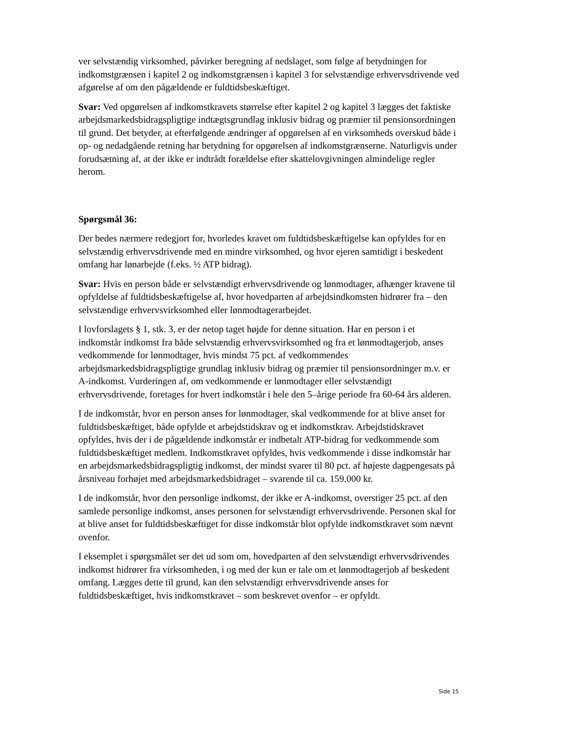ver selvstændig virksomhed, påvirker beregning af nedslaget, som følge af betydningen for indkomstgrænsen i kapitel 2 og indkomstgrænsen i kapitel 3 for selvstændige erhvervsdrivende ved afgørelse af om den pågældende er fuldtidsbeskæftiget.
Svar: Ved opgørelsen af indkomstkravets størrelse efter kapitel 2 og kapitel 3 lægges det faktiske arbejdsmarkedsbidragspligtige indtægtsgrundlag inklusiv bidrag og præmier til pensionsordningen til grund. Det betyder, at efterfølgende ændringer af opgørelsen af en virksomheds overskud både i op- og nedadgående retning har betydning for opgørelsen af indkomstgrænserne. Naturligvis under forudsætning af, at der ikke er indtrådt forældelse efter skattelovgivningen almindelige regler herom.
Spørgsmål 36:
Der bedes nærmere redegjort for, hvorledes kravet om fuldtidsbeskæftigelse kan opfyldes for en selvstændig erhvervsdrivende med en mindre virksomhed, og hvor ejeren samtidigt i beskedent omfang har lønarbejde (f.eks. ½ ATP bidrag).
Svar: Hvis en person både er selvstændigt erhvervsdrivende og lønmodtager, afhænger kravene til opfyldelse af fuldtidsbeskæftigelse af, hvor hovedparten af arbejdsindkomsten hidrører fra – den selvstændige erhvervsvirksomhed eller lønmodtagerarbejdet.
I lovforslagets § 1, stk. 3, er der netop taget højde for denne situation. Har en person i et indkomstår indkomst fra både selvstændig erhvervsvirksomhed og fra et lønmodtagerjob, anses vedkommende for lønmodtager, hvis mindst 75 pct. af vedkommendes arbejdsmarkedsbidragspligtige grundlag inklusiv bidrag og præmier til pensionsordninger m.v. er A-indkomst. Vurderingen af, om vedkommende er lønmodtager eller selvstændigt erhvervsdrivende, foretages for hvert indkomstår i hele den 5–årige periode fra 60-64 års alderen.
I de indkomstår, hvor en person anses for lønmodtager, skal vedkommende for at blive anset for fuldtidsbeskæftiget, både opfylde et arbejdstidskrav og et indkomstkrav. Arbejdstidskravet opfyldes, hvis der i de pågældende indkomstår er indbetalt ATP-bidrag for vedkommende som fuldtidsbeskæftiget medlem. Indkomstkravet opfyldes, hvis vedkommende i disse indkomstår har en arbejdsmarkedsbidragspligtig indkomst, der mindst svarer til 80 pct. af højeste dagpengesats på årsniveau forhøjet med arbejdsmarkedsbidraget – svarende til ca. 159.000 kr.
I de indkomstår, hvor den personlige indkomst, der ikke er A-indkomst, overstiger 25 pct. af den samlede personlige indkomst, anses personen for selvstændigt erhvervsdrivende. Personen skal for at blive anset for fuldtidsbeskæftiget for disse indkomstår blot opfylde indkomstkravet som nævnt ovenfor.
I eksemplet i spørgsmålet ser det ud som om, hovedparten af den selvstændigt erhvervsdrivendes indkomst hidrører fra virksomheden, i og med der kun er tale om et lønmodtagerjob af beskedent omfang. Lægges dette til grund, kan den selvstændigt erhvervsdrivende anses for fuldtidsbeskæftiget, hvis indkomstkravet – som beskrevet ovenfor – er opfyldt.
Side 15